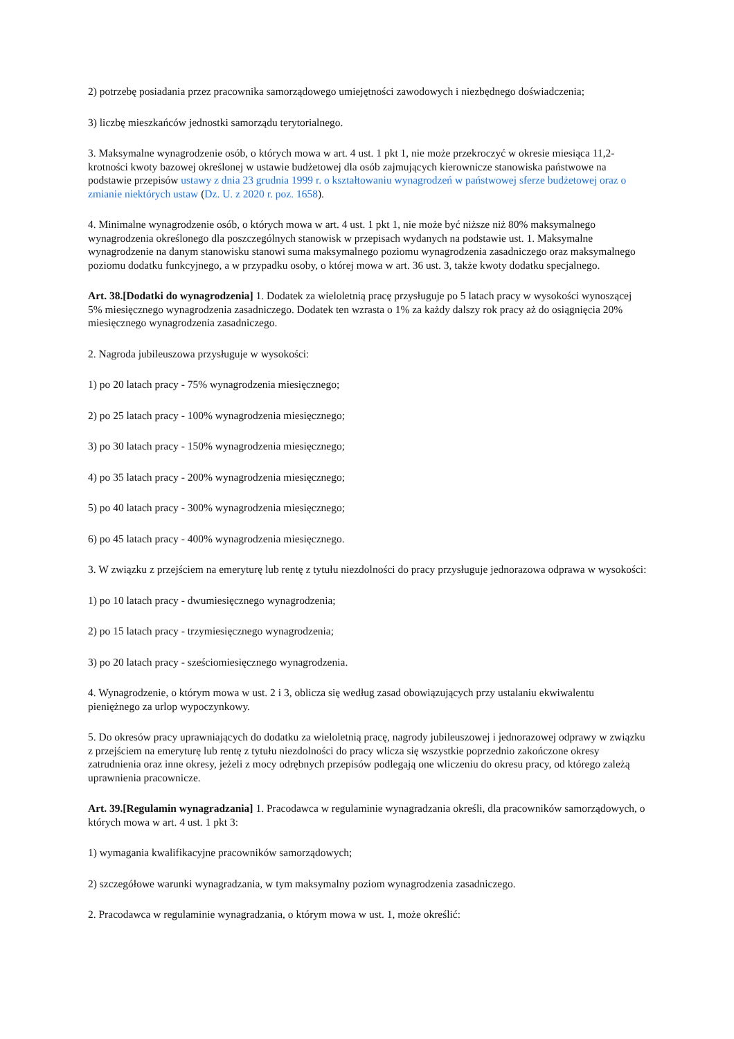2) potrzebę posiadania przez pracownika samorządowego umiejętności zawodowych i niezbędnego doświadczenia;
3) liczbę mieszkańców jednostki samorządu terytorialnego.
3. Maksymalne wynagrodzenie osób, o których mowa w art. 4 ust. 1 pkt 1, nie może przekroczyć w okresie miesiąca 11,2-krotności kwoty bazowej określonej w ustawie budżetowej dla osób zajmujących kierownicze stanowiska państwowe na podstawie przepisów ustawy z dnia 23 grudnia 1999 r. o kształtowaniu wynagrodzeń w państwowej sferze budżetowej oraz o zmianie niektórych ustaw (Dz. U. z 2020 r. poz. 1658).
4. Minimalne wynagrodzenie osób, o których mowa w art. 4 ust. 1 pkt 1, nie może być niższe niż 80% maksymalnego wynagrodzenia określonego dla poszczególnych stanowisk w przepisach wydanych na podstawie ust. 1. Maksymalne wynagrodzenie na danym stanowisku stanowi suma maksymalnego poziomu wynagrodzenia zasadniczego oraz maksymalnego poziomu dodatku funkcyjnego, a w przypadku osoby, o której mowa w art. 36 ust. 3, także kwoty dodatku specjalnego.
Art. 38.[Dodatki do wynagrodzenia] 1. Dodatek za wieloletnią pracę przysługuje po 5 latach pracy w wysokości wynoszącej 5% miesięcznego wynagrodzenia zasadniczego. Dodatek ten wzrasta o 1% za każdy dalszy rok pracy aż do osiągnięcia 20% miesięcznego wynagrodzenia zasadniczego.
2. Nagroda jubileuszowa przysługuje w wysokości:
1) po 20 latach pracy - 75% wynagrodzenia miesięcznego;
2) po 25 latach pracy - 100% wynagrodzenia miesięcznego;
3) po 30 latach pracy - 150% wynagrodzenia miesięcznego;
4) po 35 latach pracy - 200% wynagrodzenia miesięcznego;
5) po 40 latach pracy - 300% wynagrodzenia miesięcznego;
6) po 45 latach pracy - 400% wynagrodzenia miesięcznego.
3. W związku z przejściem na emeryturę lub rentę z tytułu niezdolności do pracy przysługuje jednorazowa odprawa w wysokości:
1) po 10 latach pracy - dwumiesięcznego wynagrodzenia;
2) po 15 latach pracy - trzymiesięcznego wynagrodzenia;
3) po 20 latach pracy - sześciomiesięcznego wynagrodzenia.
4. Wynagrodzenie, o którym mowa w ust. 2 i 3, oblicza się według zasad obowiązujących przy ustalaniu ekwiwalentu pieniężnego za urlop wypoczynkowy.
5. Do okresów pracy uprawniających do dodatku za wieloletnią pracę, nagrody jubileuszowej i jednorazowej odprawy w związku z przejściem na emeryturę lub rentę z tytułu niezdolności do pracy wlicza się wszystkie poprzednio zakończone okresy zatrudnienia oraz inne okresy, jeżeli z mocy odrębnych przepisów podlegają one wliczeniu do okresu pracy, od którego zależą uprawnienia pracownicze.
Art. 39.[Regulamin wynagradzania] 1. Pracodawca w regulaminie wynagradzania określi, dla pracowników samorządowych, o których mowa w art. 4 ust. 1 pkt 3:
1) wymagania kwalifikacyjne pracowników samorządowych;
2) szczegółowe warunki wynagradzania, w tym maksymalny poziom wynagrodzenia zasadniczego.
2. Pracodawca w regulaminie wynagradzania, o którym mowa w ust. 1, może określić: